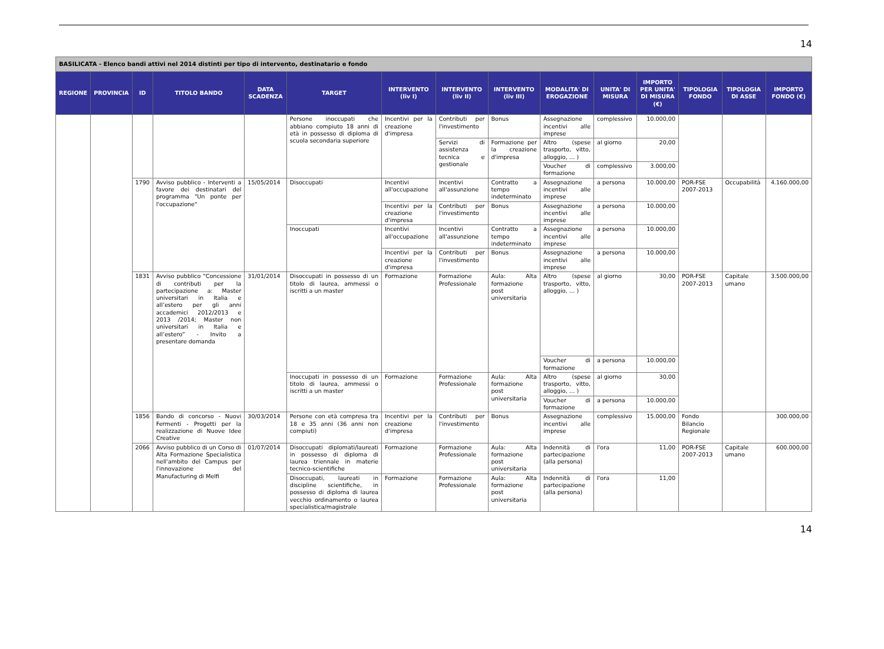14
| BASILICATA - Elenco bandi attivi nel 2014 distinti per tipo di intervento, destinatario e fondo | | | | | | | | | | | | | | |
| REGIONE | PROVINCIA | ID | TITOLO BANDO | DATA SCADENZA | TARGET | INTERVENTO (liv I) | INTERVENTO (liv II) | INTERVENTO (liv III) | MODALITA' DI EROGAZIONE | UNITA' DI MISURA | IMPORTO PER UNITA' DI MISURA (€) | TIPOLOGIA FONDO | TIPOLOGIA DI ASSE | IMPORTO FONDO (€) |
| | | | | | Persone inoccupati che abbiano compiuto 18 anni di età in possesso di diploma di scuola secondaria superiore | Incentivi per la creazione d'impresa | Contributi per l'investimento | Bonus | Assegnazione incentivi alle imprese | complessivo | 10.000,00 | | | |
| | | | | | | | Servizi di assistenza tecnica e gestionale | Formazione per la creazione d'impresa | Altro (spese trasporto, vitto, alloggio, … ) | al giorno | 20,00 | | | |
| | | | | | | | | | Voucher di formazione | complessivo | 3.000,00 | | | |
| | | 1790 | Avviso pubblico - Interventi a favore dei destinatari del programma "Un ponte per l'occupazione" | 15/05/2014 | Disoccupati | Incentivi all'occupazione | Incentivi all'assunzione | Contratto a tempo indeterminato | Assegnazione incentivi alle imprese | a persona | 10.000,00 | POR-FSE 2007-2013 | Occupabilità | 4.160.000,00 |
| | | | | | | Incentivi per la creazione d'impresa | Contributi per l'investimento | Bonus | Assegnazione incentivi alle imprese | a persona | 10.000,00 | | | |
| | | | | | Inoccupati | Incentivi all'occupazione | Incentivi all'assunzione | Contratto a tempo indeterminato | Assegnazione incentivi alle imprese | a persona | 10.000,00 | | | |
| | | | | | | Incentivi per la creazione d'impresa | Contributi per l'investimento | Bonus | Assegnazione incentivi alle imprese | a persona | 10.000,00 | | | |
| | | 1831 | Avviso pubblico “Concessione di contributi per la partecipazione a: Master universitari in Italia e all’estero per gli anni accademici 2012/2013 e 2013 /2014; Master non universitari in Italia e all’estero” - Invito a presentare domanda | 31/01/2014 | Disoccupati in possesso di un titolo di laurea, ammessi o iscritti a un master | Formazione | Formazione Professionale | Aula: Alta formazione post universitaria | Altro (spese trasporto, vitto, alloggio, … ) | al giorno | 30,00 | POR-FSE 2007-2013 | Capitale umano | 3.500.000,00 |
| | | | | | | | | | Voucher di formazione | a persona | 10.000,00 | | | |
| | | | | | Inoccupati in possesso di un titolo di laurea, ammessi o iscritti a un master | Formazione | Formazione Professionale | Aula: Alta formazione post universitaria | Altro (spese trasporto, vitto, alloggio, … ) | al giorno | 30,00 | | | |
| | | | | | | | | | Voucher di formazione | a persona | 10.000,00 | | | |
| | | 1856 | Bando di concorso - Nuovi Fermenti - Progetti per la realizzazione di Nuove Idee Creative | 30/03/2014 | Persone con età compresa tra 18 e 35 anni (36 anni non compiuti) | Incentivi per la creazione d'impresa | Contributi per l'investimento | Bonus | Assegnazione incentivi alle imprese | complessivo | 15.000,00 | Fondo Bilancio Regionale | | 300.000,00 |
| | | 2066 | Avviso pubblico di un Corso di Alta Formazione Specialistica nell'ambito del Campus per l'innovazione del Manufacturing di Melfi | 01/07/2014 | Disoccupati diplomati/laureati in possesso di diploma di laurea triennale in materie tecnico-scientifiche | Formazione | Formazione Professionale | Aula: Alta formazione post universitaria | Indennità di partecipazione (alla persona) | l'ora | 11,00 | POR-FSE 2007-2013 | Capitale umano | 600.000,00 |
| | | | | | Disoccupati, laureati in discipline scientifiche, in possesso di diploma di laurea vecchio ordinamento o laurea specialistica/magistrale | Formazione | Formazione Professionale | Aula: Alta formazione post universitaria | Indennità di partecipazione (alla persona) | l'ora | 11,00 | | | |
14